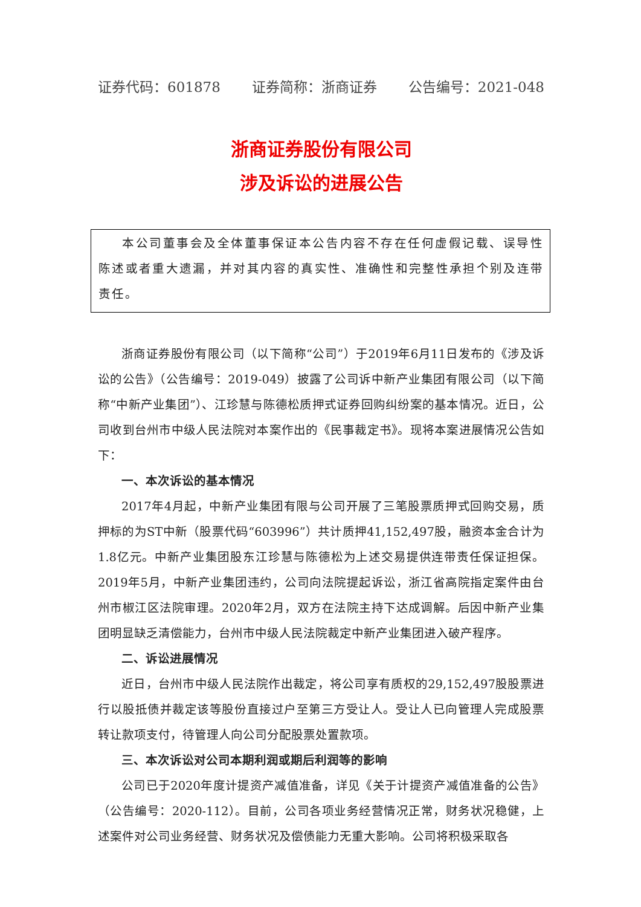证券代码：601878 证券简称：浙商证券 公告编号：2021-048
浙商证券股份有限公司
涉及诉讼的进展公告
本公司董事会及全体董事保证本公告内容不存在任何虚假记载、误导性陈述或者重大遗漏，并对其内容的真实性、准确性和完整性承担个别及连带责任。
浙商证券股份有限公司（以下简称“公司”）于2019年6月11日发布的《涉及诉讼的公告》（公告编号：2019-049）披露了公司诉中新产业集团有限公司（以下简称“中新产业集团”）、江珍慧与陈德松质押式证券回购纠纷案的基本情况。近日，公司收到台州市中级人民法院对本案作出的《民事裁定书》。现将本案进展情况公告如下：
一、本次诉讼的基本情况
2017年4月起，中新产业集团有限与公司开展了三笔股票质押式回购交易，质押标的为ST中新（股票代码“603996”）共计质押41,152,497股，融资本金合计为1.8亿元。中新产业集团股东江珍慧与陈德松为上述交易提供连带责任保证担保。2019年5月，中新产业集团违约，公司向法院提起诉讼，浙江省高院指定案件由台州市椒江区法院审理。2020年2月，双方在法院主持下达成调解。后因中新产业集团明显缺乏清偿能力，台州市中级人民法院裁定中新产业集团进入破产程序。
二、诉讼进展情况
近日，台州市中级人民法院作出裁定，将公司享有质权的29,152,497股股票进行以股抵债并裁定该等股份直接过户至第三方受让人。受让人已向管理人完成股票转让款项支付，待管理人向公司分配股票处置款项。
三、本次诉讼对公司本期利润或期后利润等的影响
公司已于2020年度计提资产减值准备，详见《关于计提资产减值准备的公告》（公告编号：2020-112）。目前，公司各项业务经营情况正常，财务状况稳健，上述案件对公司业务经营、财务状况及偿债能力无重大影响。公司将积极采取各